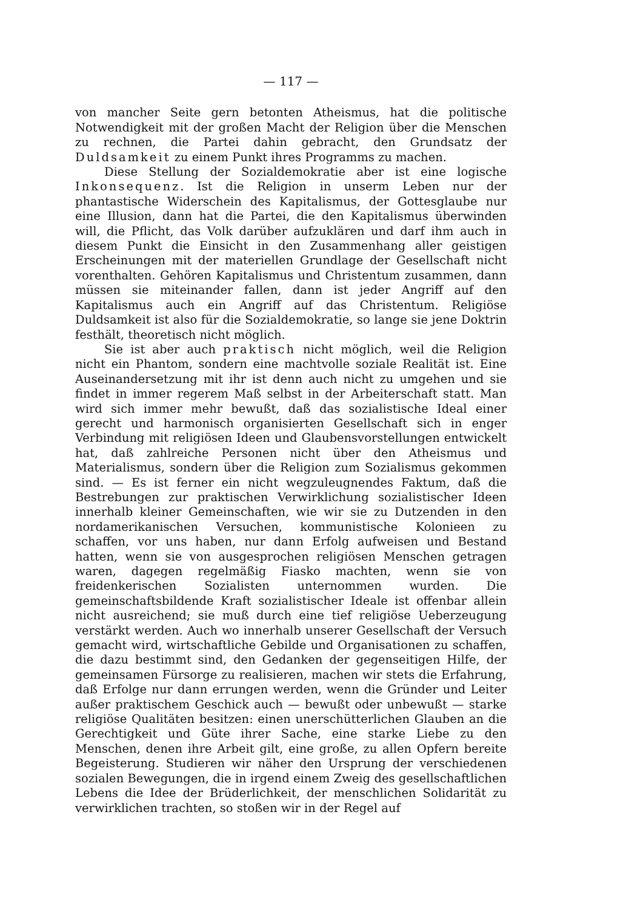— 117 —
von mancher Seite gern betonten Atheismus, hat die politische Notwendigkeit mit der großen Macht der Religion über die Menschen zu rechnen, die Partei dahin gebracht, den Grundsatz der Duldsamkeit zu einem Punkt ihres Programms zu machen.
Diese Stellung der Sozialdemokratie aber ist eine logische Inkonsequenz. Ist die Religion in unserm Leben nur der phantastische Widerschein des Kapitalismus, der Gottesglaube nur eine Illusion, dann hat die Partei, die den Kapitalismus überwinden will, die Pflicht, das Volk darüber aufzuklären und darf ihm auch in diesem Punkt die Einsicht in den Zusammenhang aller geistigen Erscheinungen mit der materiellen Grundlage der Gesellschaft nicht vorenthalten. Gehören Kapitalismus und Christentum zusammen, dann müssen sie miteinander fallen, dann ist jeder Angriff auf den Kapitalismus auch ein Angriff auf das Christentum. Religiöse Duldsamkeit ist also für die Sozialdemokratie, so lange sie jene Doktrin festhält, theoretisch nicht möglich.
Sie ist aber auch praktisch nicht möglich, weil die Religion nicht ein Phantom, sondern eine machtvolle soziale Realität ist. Eine Auseinandersetzung mit ihr ist denn auch nicht zu umgehen und sie findet in immer regerem Maß selbst in der Arbeiterschaft statt. Man wird sich immer mehr bewußt, daß das sozialistische Ideal einer gerecht und harmonisch organisierten Gesellschaft sich in enger Verbindung mit religiösen Ideen und Glaubensvorstellungen entwickelt hat, daß zahlreiche Personen nicht über den Atheismus und Materialismus, sondern über die Religion zum Sozialismus gekommen sind. — Es ist ferner ein nicht wegzuleugnendes Faktum, daß die Bestrebungen zur praktischen Verwirklichung sozialistischer Ideen innerhalb kleiner Gemeinschaften, wie wir sie zu Dutzenden in den nordamerikanischen Versuchen, kommunistische Kolonieen zu schaffen, vor uns haben, nur dann Erfolg aufweisen und Bestand hatten, wenn sie von ausgesprochen religiösen Menschen getragen waren, dagegen regelmäßig Fiasko machten, wenn sie von freidenkerischen Sozialisten unternommen wurden. Die gemeinschaftsbildende Kraft sozialistischer Ideale ist offenbar allein nicht ausreichend; sie muß durch eine tief religiöse Ueberzeugung verstärkt werden. Auch wo innerhalb unserer Gesellschaft der Versuch gemacht wird, wirtschaftliche Gebilde und Organisationen zu schaffen, die dazu bestimmt sind, den Gedanken der gegenseitigen Hilfe, der gemeinsamen Fürsorge zu realisieren, machen wir stets die Erfahrung, daß Erfolge nur dann errungen werden, wenn die Gründer und Leiter außer praktischem Geschick auch — bewußt oder unbewußt — starke religiöse Qualitäten besitzen: einen unerschütterlichen Glauben an die Gerechtigkeit und Güte ihrer Sache, eine starke Liebe zu den Menschen, denen ihre Arbeit gilt, eine große, zu allen Opfern bereite Begeisterung. Studieren wir näher den Ursprung der verschiedenen sozialen Bewegungen, die in irgend einem Zweig des gesellschaftlichen Lebens die Idee der Brüderlichkeit, der menschlichen Solidarität zu verwirklichen trachten, so stoßen wir in der Regel auf